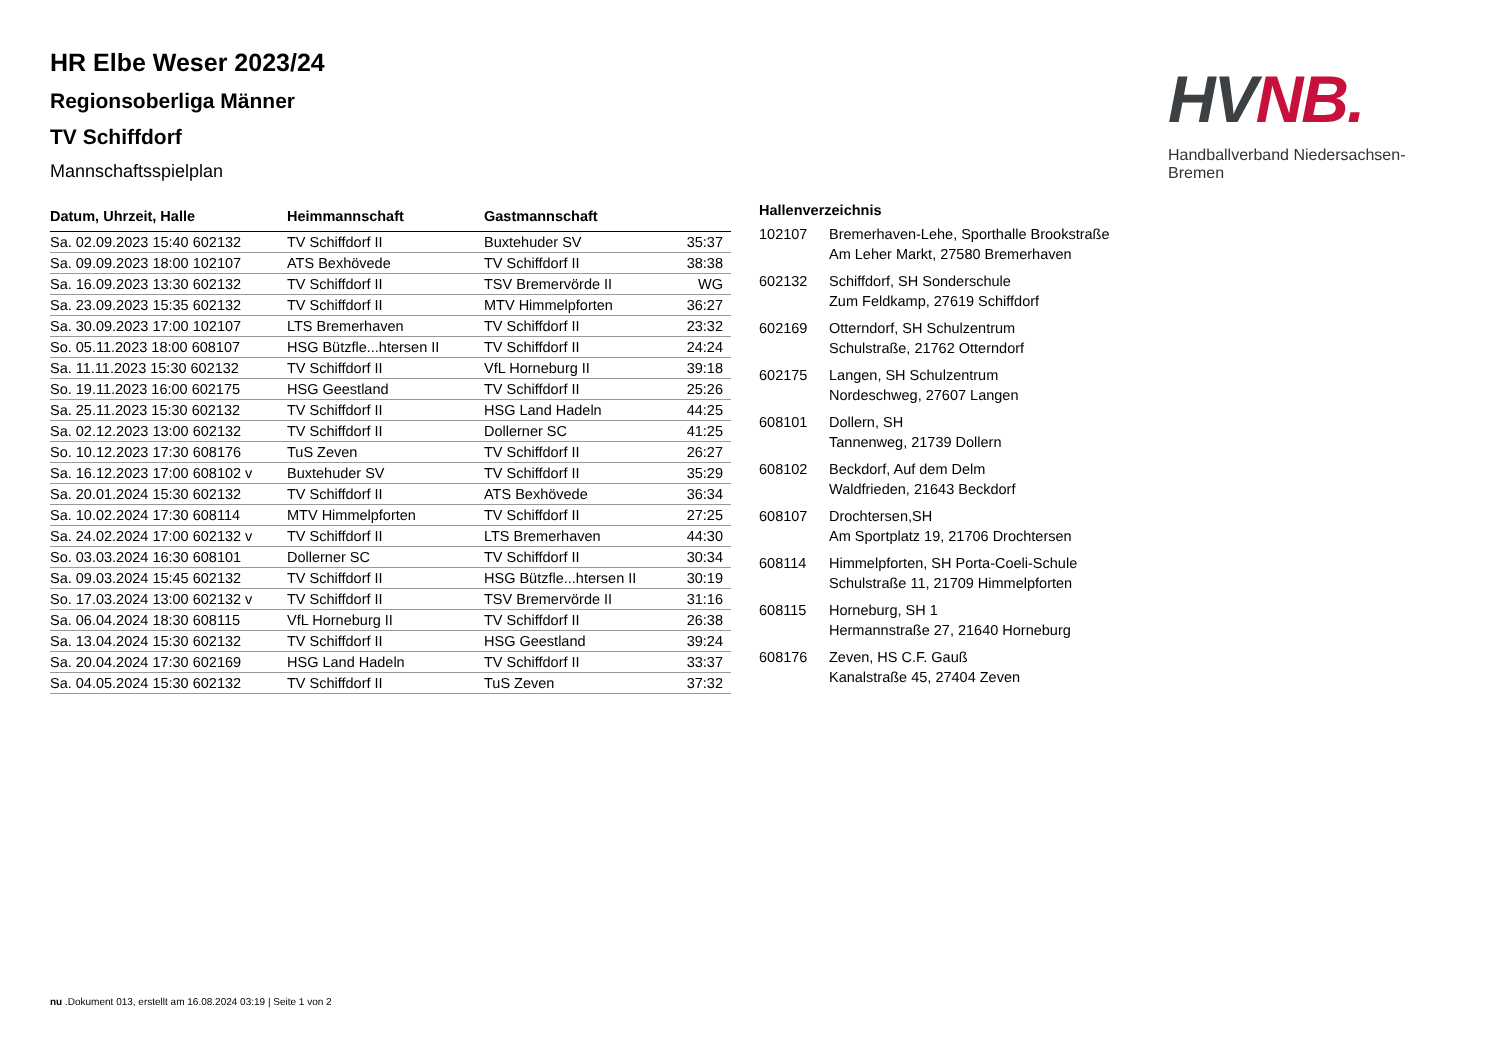HR Elbe Weser 2023/24
Regionsoberliga Männer
TV Schiffdorf
Mannschaftsspielplan
HV NB.
Handballverband Niedersachsen-Bremen
| Datum, Uhrzeit, Halle | Heimmannschaft | Gastmannschaft | |
| --- | --- | --- | --- |
| Sa. 02.09.2023 15:40 602132 | TV Schiffdorf II | Buxtehuder SV | 35:37 |
| Sa. 09.09.2023 18:00 102107 | ATS Bexhövede | TV Schiffdorf II | 38:38 |
| Sa. 16.09.2023 13:30 602132 | TV Schiffdorf II | TSV Bremervörde II | WG |
| Sa. 23.09.2023 15:35 602132 | TV Schiffdorf II | MTV Himmelpforten | 36:27 |
| Sa. 30.09.2023 17:00 102107 | LTS Bremerhaven | TV Schiffdorf II | 23:32 |
| So. 05.11.2023 18:00 608107 | HSG Bützfle...htersen II | TV Schiffdorf II | 24:24 |
| Sa. 11.11.2023 15:30 602132 | TV Schiffdorf II | VfL Horneburg II | 39:18 |
| So. 19.11.2023 16:00 602175 | HSG Geestland | TV Schiffdorf II | 25:26 |
| Sa. 25.11.2023 15:30 602132 | TV Schiffdorf II | HSG Land Hadeln | 44:25 |
| Sa. 02.12.2023 13:00 602132 | TV Schiffdorf II | Dollerner SC | 41:25 |
| So. 10.12.2023 17:30 608176 | TuS Zeven | TV Schiffdorf II | 26:27 |
| Sa. 16.12.2023 17:00 608102 v | Buxtehuder SV | TV Schiffdorf II | 35:29 |
| Sa. 20.01.2024 15:30 602132 | TV Schiffdorf II | ATS Bexhövede | 36:34 |
| Sa. 10.02.2024 17:30 608114 | MTV Himmelpforten | TV Schiffdorf II | 27:25 |
| Sa. 24.02.2024 17:00 602132 v | TV Schiffdorf II | LTS Bremerhaven | 44:30 |
| So. 03.03.2024 16:30 608101 | Dollerner SC | TV Schiffdorf II | 30:34 |
| Sa. 09.03.2024 15:45 602132 | TV Schiffdorf II | HSG Bützfle...htersen II | 30:19 |
| So. 17.03.2024 13:00 602132 v | TV Schiffdorf II | TSV Bremervörde II | 31:16 |
| Sa. 06.04.2024 18:30 608115 | VfL Horneburg II | TV Schiffdorf II | 26:38 |
| Sa. 13.04.2024 15:30 602132 | TV Schiffdorf II | HSG Geestland | 39:24 |
| Sa. 20.04.2024 17:30 602169 | HSG Land Hadeln | TV Schiffdorf II | 33:37 |
| Sa. 04.05.2024 15:30 602132 | TV Schiffdorf II | TuS Zeven | 37:32 |
| Hallenverzeichnis | |
| --- | --- |
| 102107 | Bremerhaven-Lehe, Sporthalle Brookstraße Am Leher Markt, 27580 Bremerhaven |
| 602132 | Schiffdorf, SH Sonderschule Zum Feldkamp, 27619 Schiffdorf |
| 602169 | Otterndorf, SH Schulzentrum Schulstraße, 21762 Otterndorf |
| 602175 | Langen, SH Schulzentrum Nordeschweg, 27607 Langen |
| 608101 | Dollern, SH Tannenweg, 21739 Dollern |
| 608102 | Beckdorf, Auf dem Delm Waldfrieden, 21643 Beckdorf |
| 608107 | Drochtersen,SH Am Sportplatz 19, 21706 Drochtersen |
| 608114 | Himmelpforten, SH Porta-Coeli-Schule Schulstraße 11, 21709 Himmelpforten |
| 608115 | Horneburg, SH 1 Hermannstraße 27, 21640 Horneburg |
| 608176 | Zeven, HS C.F. Gauß Kanalstraße 45, 27404 Zeven |
nu .Dokument 013, erstellt am 16.08.2024 03:19 | Seite 1 von 2